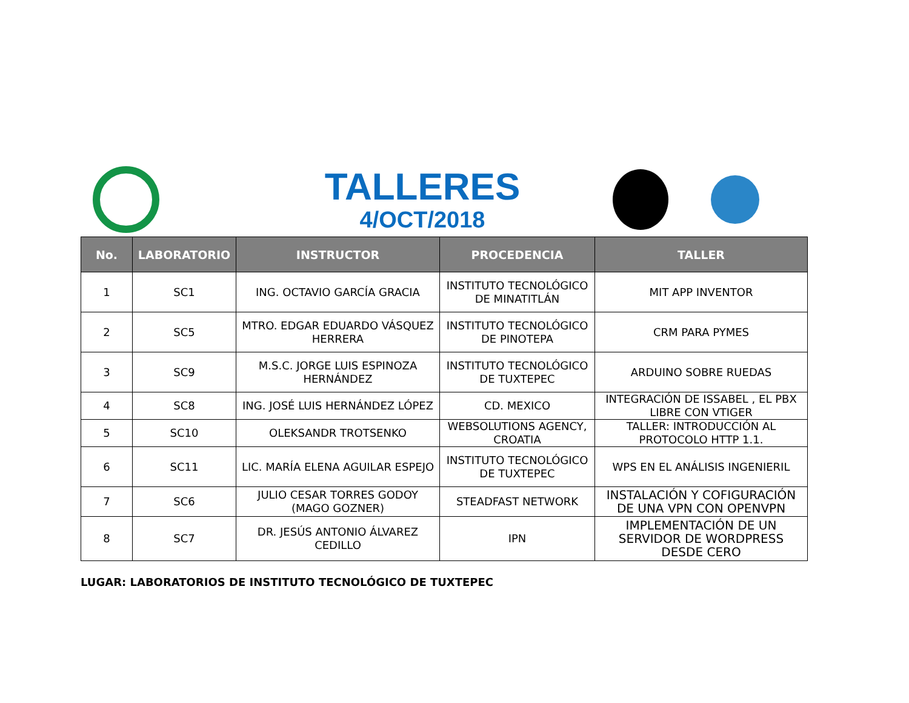TALLERES
4/OCT/2018
| No. | LABORATORIO | INSTRUCTOR | PROCEDENCIA | TALLER |
| --- | --- | --- | --- | --- |
| 1 | SC1 | ING. OCTAVIO GARCÍA GRACIA | INSTITUTO TECNOLÓGICO DE MINATITLÁN | MIT APP INVENTOR |
| 2 | SC5 | MTRO. EDGAR EDUARDO VÁSQUEZ HERRERA | INSTITUTO TECNOLÓGICO DE PINOTEPA | CRM PARA PYMES |
| 3 | SC9 | M.S.C. JORGE LUIS ESPINOZA HERNÁNDEZ | INSTITUTO TECNOLÓGICO DE TUXTEPEC | ARDUINO SOBRE RUEDAS |
| 4 | SC8 | ING. JOSÉ LUIS HERNÁNDEZ LÓPEZ | CD. MEXICO | INTEGRACIÓN DE ISSABEL , EL PBX LIBRE CON VTIGER |
| 5 | SC10 | OLEKSANDR TROTSENKO | WEBSOLUTIONS AGENCY, CROATIA | TALLER: INTRODUCCIÓN AL PROTOCOLO HTTP 1.1. |
| 6 | SC11 | LIC. MARÍA ELENA AGUILAR ESPEJO | INSTITUTO TECNOLÓGICO DE TUXTEPEC | WPS EN EL ANÁLISIS INGENIERIL |
| 7 | SC6 | JULIO CESAR TORRES GODOY (MAGO GOZNER) | STEADFAST NETWORK | INSTALACIÓN Y COFIGURACIÓN DE UNA VPN CON OPENVPN |
| 8 | SC7 | DR. JESÚS ANTONIO ÁLVAREZ CEDILLO | IPN | IMPLEMENTACIÓN DE UN SERVIDOR DE WORDPRESS DESDE CERO |
LUGAR: LABORATORIOS DE INSTITUTO TECNOLÓGICO DE TUXTEPEC